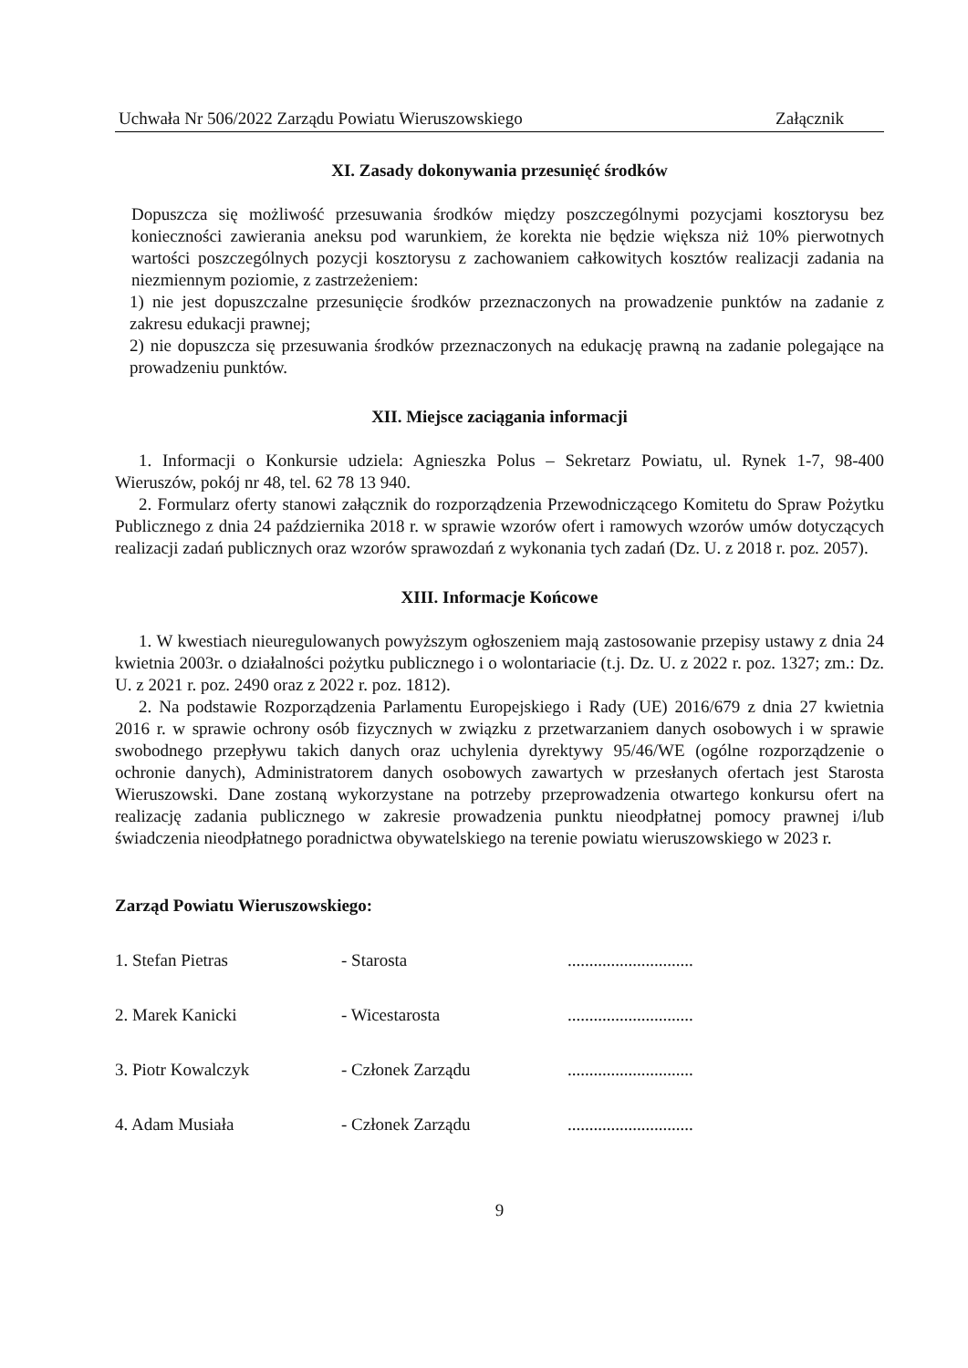Uchwała Nr 506/2022 Zarządu Powiatu Wieruszowskiego Załącznik
XI. Zasady dokonywania przesunięć środków
Dopuszcza się możliwość przesuwania środków między poszczególnymi pozycjami kosztorysu bez konieczności zawierania aneksu pod warunkiem, że korekta nie będzie większa niż 10% pierwotnych wartości poszczególnych pozycji kosztorysu z zachowaniem całkowitych kosztów realizacji zadania na niezmiennym poziomie, z zastrzeżeniem:
1) nie jest dopuszczalne przesunięcie środków przeznaczonych na prowadzenie punktów na zadanie z zakresu edukacji prawnej;
2) nie dopuszcza się przesuwania środków przeznaczonych na edukację prawną na zadanie polegające na prowadzeniu punktów.
XII. Miejsce zaciągania informacji
1. Informacji o Konkursie udziela: Agnieszka Polus – Sekretarz Powiatu, ul. Rynek 1-7, 98-400 Wieruszów, pokój nr 48, tel. 62 78 13 940.
2. Formularz oferty stanowi załącznik do rozporządzenia Przewodniczącego Komitetu do Spraw Pożytku Publicznego z dnia 24 października 2018 r. w sprawie wzorów ofert i ramowych wzorów umów dotyczących realizacji zadań publicznych oraz wzorów sprawozdań z wykonania tych zadań (Dz. U. z 2018 r. poz. 2057).
XIII. Informacje Końcowe
1. W kwestiach nieuregulowanych powyższym ogłoszeniem mają zastosowanie przepisy ustawy z dnia 24 kwietnia 2003r. o działalności pożytku publicznego i o wolontariacie (t.j. Dz. U. z 2022 r. poz. 1327; zm.: Dz. U. z 2021 r. poz. 2490 oraz z 2022 r. poz. 1812).
2. Na podstawie Rozporządzenia Parlamentu Europejskiego i Rady (UE) 2016/679 z dnia 27 kwietnia 2016 r. w sprawie ochrony osób fizycznych w związku z przetwarzaniem danych osobowych i w sprawie swobodnego przepływu takich danych oraz uchylenia dyrektywy 95/46/WE (ogólne rozporządzenie o ochronie danych), Administratorem danych osobowych zawartych w przesłanych ofertach jest Starosta Wieruszowski. Dane zostaną wykorzystane na potrzeby przeprowadzenia otwartego konkursu ofert na realizację zadania publicznego w zakresie prowadzenia punktu nieodpłatnej pomocy prawnej i/lub świadczenia nieodpłatnego poradnictwa obywatelskiego na terenie powiatu wieruszowskiego w 2023 r.
Zarząd Powiatu Wieruszowskiego:
1. Stefan Pietras - Starosta .............................
2. Marek Kanicki - Wicestarosta .............................
3. Piotr Kowalczyk - Członek Zarządu .............................
4. Adam Musiała - Członek Zarządu .............................
9